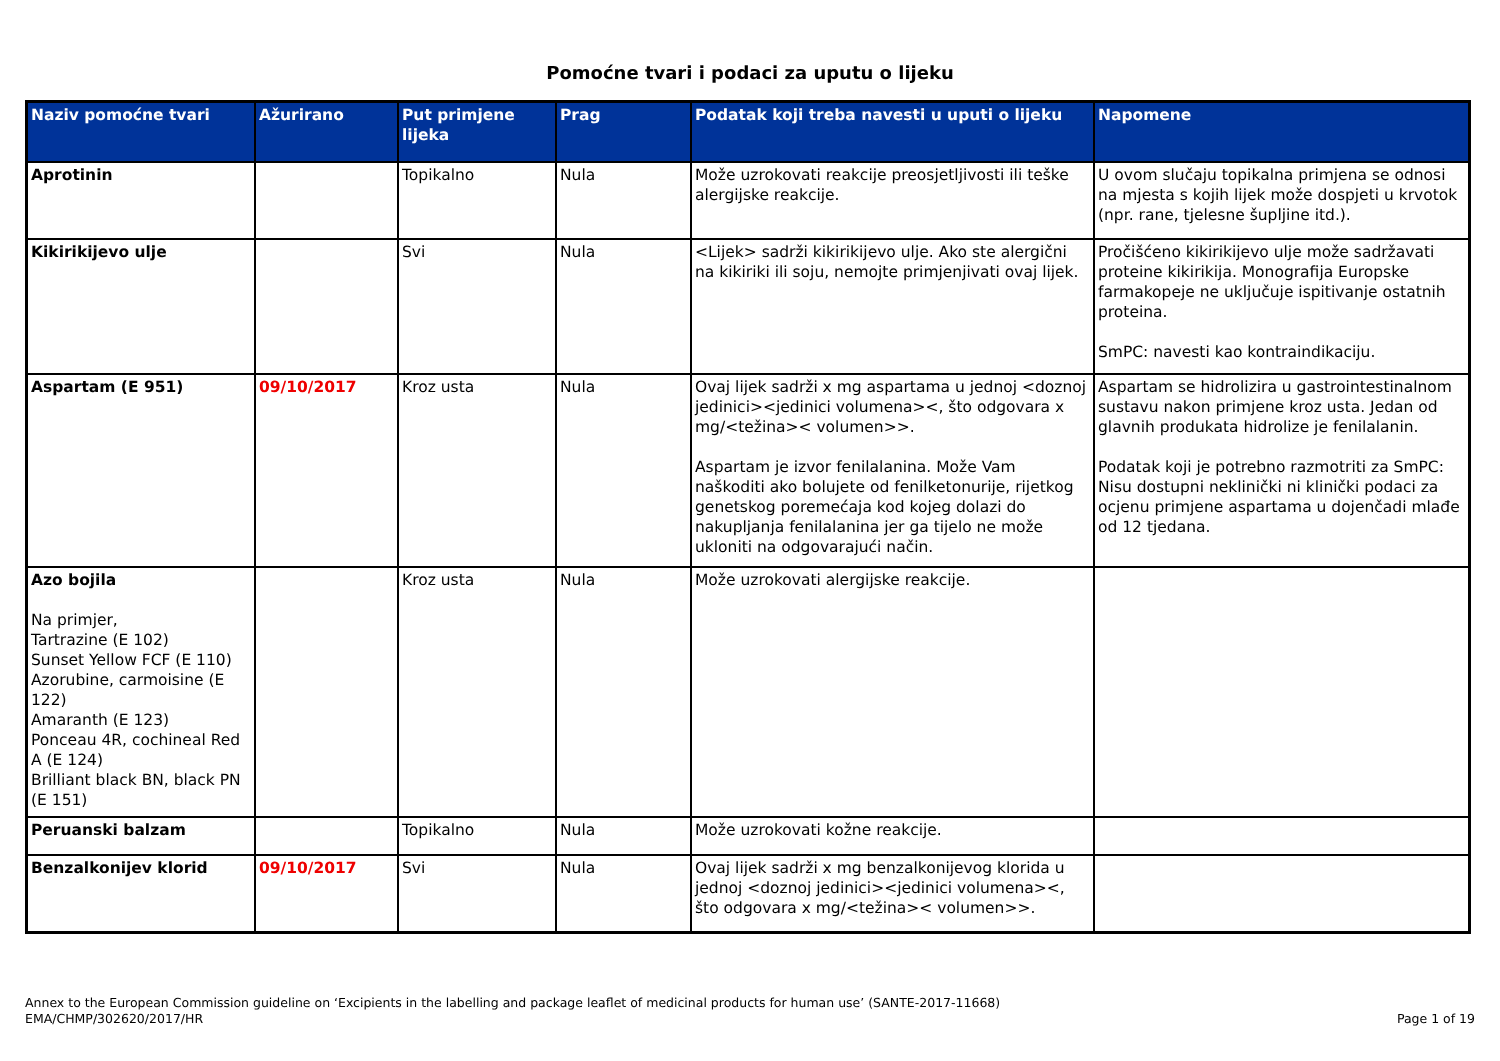Pomoćne tvari i podaci za uputu o lijeku
| Naziv pomoćne tvari | Ažurirano | Put primjene lijeka | Prag | Podatak koji treba navesti u uputi o lijeku | Napomene |
| --- | --- | --- | --- | --- | --- |
| Aprotinin | | Topikalno | Nula | Može uzrokovati reakcije preosjetljivosti ili teške alergijske reakcije. | U ovom slučaju topikalna primjena se odnosi na mjesta s kojih lijek može dospjeti u krvotok (npr. rane, tjelesne šupljine itd.). |
| Kikirikijevo ulje | | Svi | Nula | <Lijek> sadrži kikirikijevo ulje. Ako ste alergični na kikiriki ili soju, nemojte primjenjivati ovaj lijek. | Pročišćeno kikirikijevo ulje može sadržavati proteine kikirikija. Monografija Europske farmakopeje ne uključuje ispitivanje ostatnih proteina. SmPC: navesti kao kontraindikaciju. |
| Aspartam (E 951) | 09/10/2017 | Kroz usta | Nula | Ovaj lijek sadrži x mg aspartama u jednoj <doznoj jedinici><jedinici volumena><, što odgovara x mg/<težina>< volumen>>. Aspartam je izvor fenilalanina. Može Vam naškoditi ako bolujete od fenilketonurije, rijetkog genetskog poremećaja kod kojeg dolazi do nakupljanja fenilalanina jer ga tijelo ne može ukloniti na odgovarajući način. | Aspartam se hidrolizira u gastrointestinalnom sustavu nakon primjene kroz usta. Jedan od glavnih produkata hidrolize je fenilalanin. Podatak koji je potrebno razmotriti za SmPC: Nisu dostupni neklinički ni klinički podaci za ocjenu primjene aspartama u dojenčadi mlađe od 12 tjedana. |
| Azo bojila Na primjer, Tartrazine (E 102) Sunset Yellow FCF (E 110) Azorubine, carmoisine (E 122) Amaranth (E 123) Ponceau 4R, cochineal Red A (E 124) Brilliant black BN, black PN (E 151) | | Kroz usta | Nula | Može uzrokovati alergijske reakcije. | |
| Peruanski balzam | | Topikalno | Nula | Može uzrokovati kožne reakcije. | |
| Benzalkonijev klorid | 09/10/2017 | Svi | Nula | Ovaj lijek sadrži x mg benzalkonijevog klorida u jednoj <doznoj jedinici><jedinici volumena><, što odgovara x mg/<težina>< volumen>>. | |
Annex to the European Commission guideline on ‘Excipients in the labelling and package leaflet of medicinal products for human use’ (SANTE-2017-11668)
EMA/CHMP/302620/2017/HR
Page 1 of 19